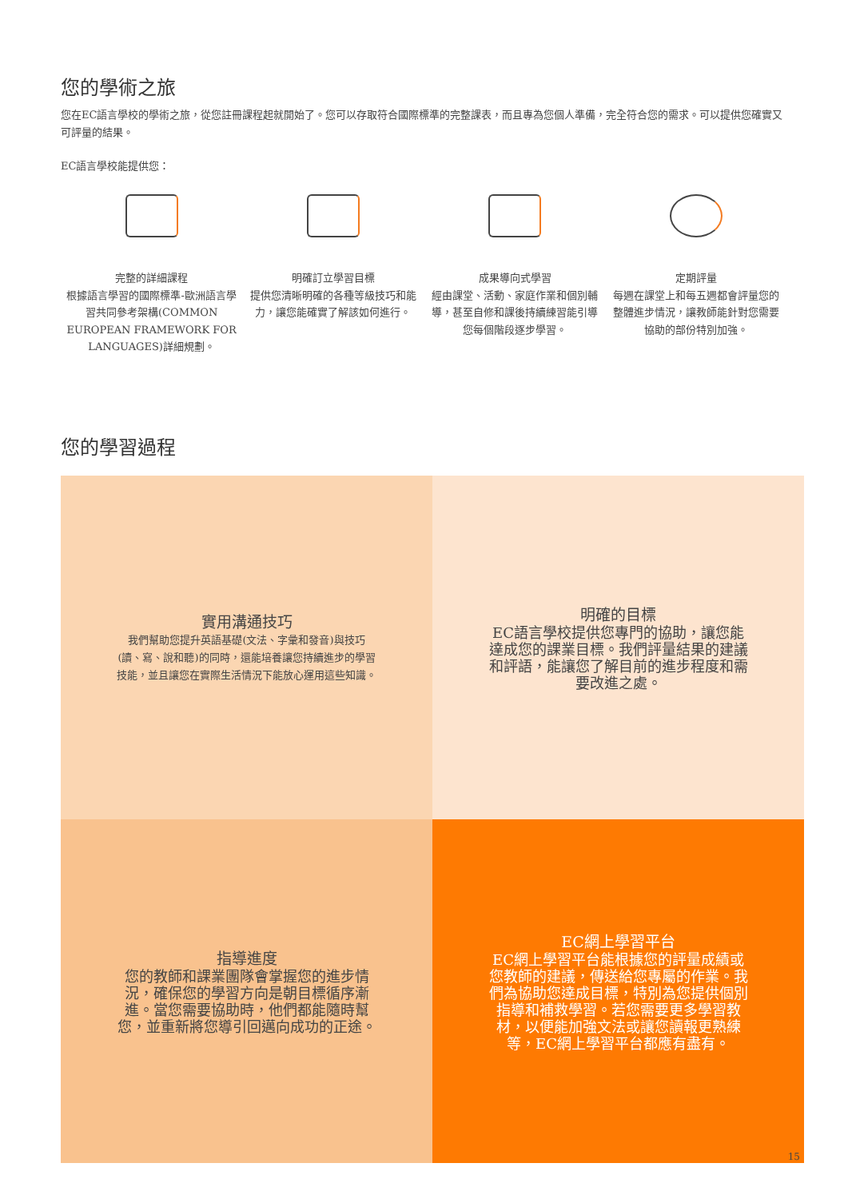您的學術之旅
您在EC語言學校的學術之旅，從您註冊課程起就開始了。您可以存取符合國際標準的完整課表，而且專為您個人準備，完全符合您的需求。可以提供您確實又可評量的結果。
EC語言學校能提供您：
完整的詳細課程
根據語言學習的國際標準-歐洲語言學習共同參考架構(COMMON EUROPEAN FRAMEWORK FOR LANGUAGES)詳細規劃。
明確訂立學習目標
提供您清晰明確的各種等級技巧和能力，讓您能確實了解該如何進行。
成果導向式學習
經由課堂、活動、家庭作業和個別輔導，甚至自修和課後持續練習能引導您每個階段逐步學習。
定期評量
每週在課堂上和每五週都會評量您的整體進步情況，讓教師能針對您需要協助的部份特別加強。
您的學習過程
實用溝通技巧
我們幫助您提升英語基礎(文法、字彙和發音)與技巧(讀、寫、說和聽)的同時，還能培養讓您持續進步的學習技能，並且讓您在實際生活情況下能放心運用這些知識。
明確的目標
EC語言學校提供您專門的協助，讓您能達成您的課業目標。我們評量結果的建議和評語，能讓您了解目前的進步程度和需要改進之處。
指導進度
您的教師和課業團隊會掌握您的進步情況，確保您的學習方向是朝目標循序漸進。當您需要協助時，他們都能隨時幫您，並重新將您導引回邁向成功的正途。
EC網上學習平台
EC網上學習平台能根據您的評量成績或您教師的建議，傳送給您專屬的作業。我們為協助您達成目標，特別為您提供個別指導和補救學習。若您需要更多學習教材，以便能加強文法或讓您讀報更熟練等，EC網上學習平台都應有盡有。
15